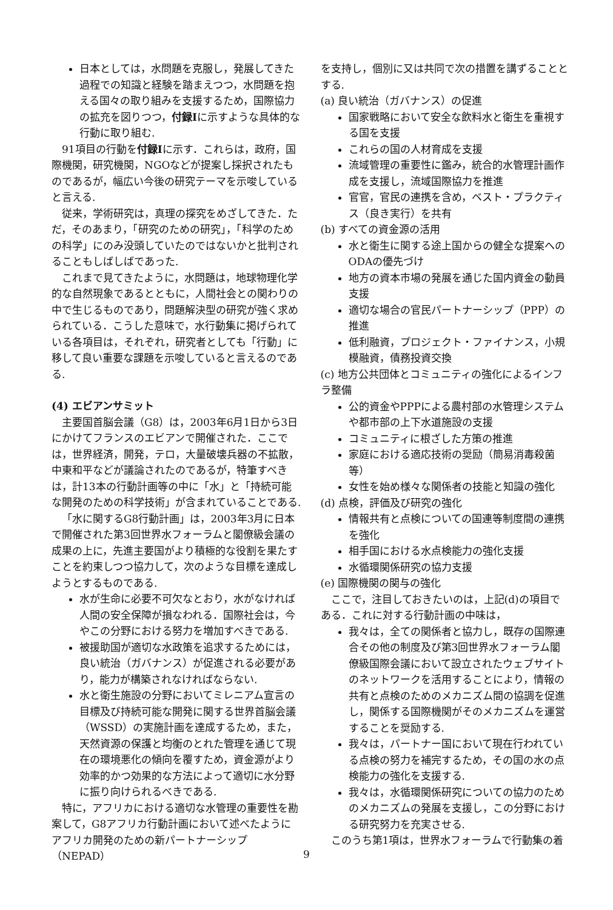日本としては，水問題を克服し，発展してきた過程での知識と経験を踏まえつつ，水問題を抱える国々の取り組みを支援するため，国際協力の拡充を図りつつ，付録Iに示すような具体的な行動に取り組む.
91項目の行動を付録Iに示す．これらは，政府，国際機関，研究機関，NGOなどが提案し採択されたものであるが，幅広い今後の研究テーマを示唆していると言える.
従来，学術研究は，真理の探究をめざしてきた．ただ，そのあまり，「研究のための研究」，「科学のための科学」にのみ没頭していたのではないかと批判されることもしばしばであった.
これまで見てきたように，水問題は，地球物理化学的な自然現象であるとともに，人間社会との関わりの中で生じるものであり，問題解決型の研究が強く求められている．こうした意味で，水行動集に掲げられている各項目は，それぞれ，研究者としても「行動」に移して良い重要な課題を示唆していると言えるのである.
(4) エビアンサミット
主要国首脳会議（G8）は，2003年6月1日から3日にかけてフランスのエビアンで開催された．ここでは，世界経済，開発，テロ，大量破壊兵器の不拡散，中東和平などが議論されたのであるが，特筆すべきは，計13本の行動計画等の中に「水」と「持続可能な開発のための科学技術」が含まれていることである.
「水に関するG8行動計画」は，2003年3月に日本で開催された第3回世界水フォーラムと閣僚級会議の成果の上に，先進主要国がより積極的な役割を果たすことを約束しつつ協力して，次のような目標を達成しようとするものである.
水が生命に必要不可欠なとおり，水がなければ人間の安全保障が損なわれる．国際社会は，今やこの分野における努力を増加すべきである.
被援助国が適切な水政策を追求するためには，良い統治（ガバナンス）が促進される必要があり，能力が構築されなければならない.
水と衛生施設の分野においてミレニアム宣言の目標及び持続可能な開発に関する世界首脳会議（WSSD）の実施計画を達成するため，また，天然資源の保護と均衡のとれた管理を通じて現在の環境悪化の傾向を覆すため，資金源がより効率的かつ効果的な方法によって適切に水分野に振り向けられるべきである.
特に，アフリカにおける適切な水管理の重要性を勘案して，G8アフリカ行動計画において述べたようにアフリカ開発のための新パートナーシップ（NEPAD）
を支持し，個別に又は共同で次の措置を講ずることとする.
(a) 良い統治（ガバナンス）の促進
国家戦略において安全な飲料水と衛生を重視する国を支援
これらの国の人材育成を支援
流域管理の重要性に鑑み，統合的水管理計画作成を支援し，流域国際協力を推進
官官，官民の連携を含め，ベスト・プラクティス（良き実行）を共有
(b) すべての資金源の活用
水と衛生に関する途上国からの健全な提案へのODAの優先づけ
地方の資本市場の発展を通じた国内資金の動員支援
適切な場合の官民パートナーシップ（PPP）の推進
低利融資，プロジェクト・ファイナンス，小規模融資，債務投資交換
(c) 地方公共団体とコミュニティの強化によるインフラ整備
公的資金やPPPによる農村部の水管理システムや都市部の上下水道施設の支援
コミュニティに根ざした方策の推進
家庭における適応技術の奨励（簡易消毒殺菌等）
女性を始め様々な関係者の技能と知識の強化
(d) 点検，評価及び研究の強化
情報共有と点検についての国連等制度間の連携を強化
相手国における水点検能力の強化支援
水循環関係研究の協力支援
(e) 国際機関の関与の強化
ここで，注目しておきたいのは，上記(d)の項目である．これに対する行動計画の中味は，
我々は，全ての関係者と協力し，既存の国際連合その他の制度及び第3回世界水フォーラム閣僚級国際会議において設立されたウェブサイトのネットワークを活用することにより，情報の共有と点検のためのメカニズム間の協調を促進し，関係する国際機関がそのメカニズムを運営することを奨励する.
我々は，パートナー国において現在行われている点検の努力を補完するため，その国の水の点検能力の強化を支援する.
我々は，水循環関係研究についての協力のためのメカニズムの発展を支援し，この分野における研究努力を充実させる.
このうち第1項は，世界水フォーラムで行動集の着
9